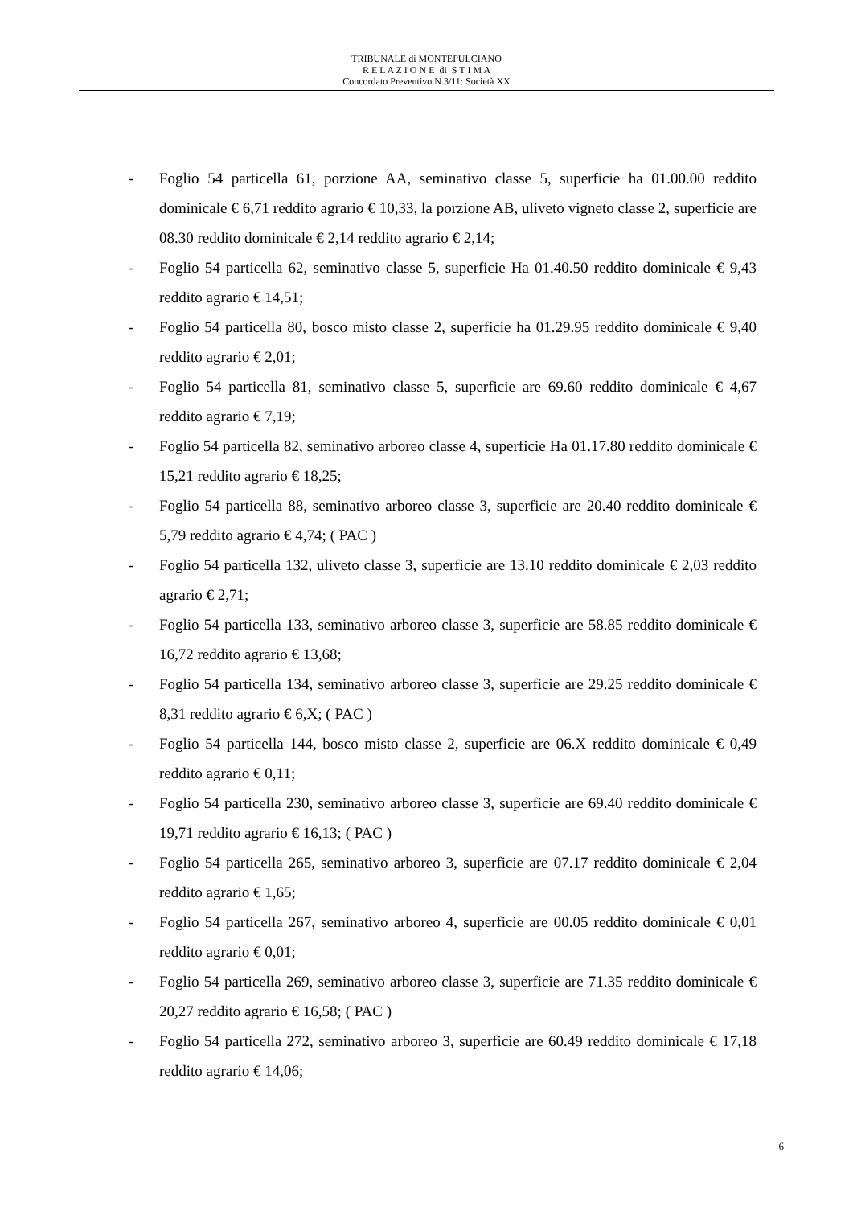TRIBUNALE di MONTEPULCIANO
R E L A Z I O N E di S T I M A
Concordato Preventivo N.3/11: Società XX
- Foglio 54 particella 61, porzione AA, seminativo classe 5, superficie ha 01.00.00 reddito dominicale € 6,71 reddito agrario € 10,33, la porzione AB, uliveto vigneto classe 2, superficie are 08.30 reddito dominicale € 2,14 reddito agrario € 2,14;
- Foglio 54 particella 62, seminativo classe 5, superficie Ha 01.40.50 reddito dominicale € 9,43 reddito agrario € 14,51;
- Foglio 54 particella 80, bosco misto classe 2, superficie ha 01.29.95 reddito dominicale € 9,40 reddito agrario € 2,01;
- Foglio 54 particella 81, seminativo classe 5, superficie are 69.60 reddito dominicale € 4,67 reddito agrario € 7,19;
- Foglio 54 particella 82, seminativo arboreo classe 4, superficie Ha 01.17.80 reddito dominicale € 15,21 reddito agrario € 18,25;
- Foglio 54 particella 88, seminativo arboreo classe 3, superficie are 20.40 reddito dominicale € 5,79 reddito agrario € 4,74; ( PAC )
- Foglio 54 particella 132, uliveto classe 3, superficie are 13.10 reddito dominicale € 2,03 reddito agrario € 2,71;
- Foglio 54 particella 133, seminativo arboreo classe 3, superficie are 58.85 reddito dominicale € 16,72 reddito agrario € 13,68;
- Foglio 54 particella 134, seminativo arboreo classe 3, superficie are 29.25 reddito dominicale € 8,31 reddito agrario € 6,X; ( PAC )
- Foglio 54 particella 144, bosco misto classe 2, superficie are 06.X reddito dominicale € 0,49 reddito agrario € 0,11;
- Foglio 54 particella 230, seminativo arboreo classe 3, superficie are 69.40 reddito dominicale € 19,71 reddito agrario € 16,13; ( PAC )
- Foglio 54 particella 265, seminativo arboreo 3, superficie are 07.17 reddito dominicale € 2,04 reddito agrario € 1,65;
- Foglio 54 particella 267, seminativo arboreo 4, superficie are 00.05 reddito dominicale € 0,01 reddito agrario € 0,01;
- Foglio 54 particella 269, seminativo arboreo classe 3, superficie are 71.35 reddito dominicale € 20,27 reddito agrario € 16,58; ( PAC )
- Foglio 54 particella 272, seminativo arboreo 3, superficie are 60.49 reddito dominicale € 17,18 reddito agrario € 14,06;
6